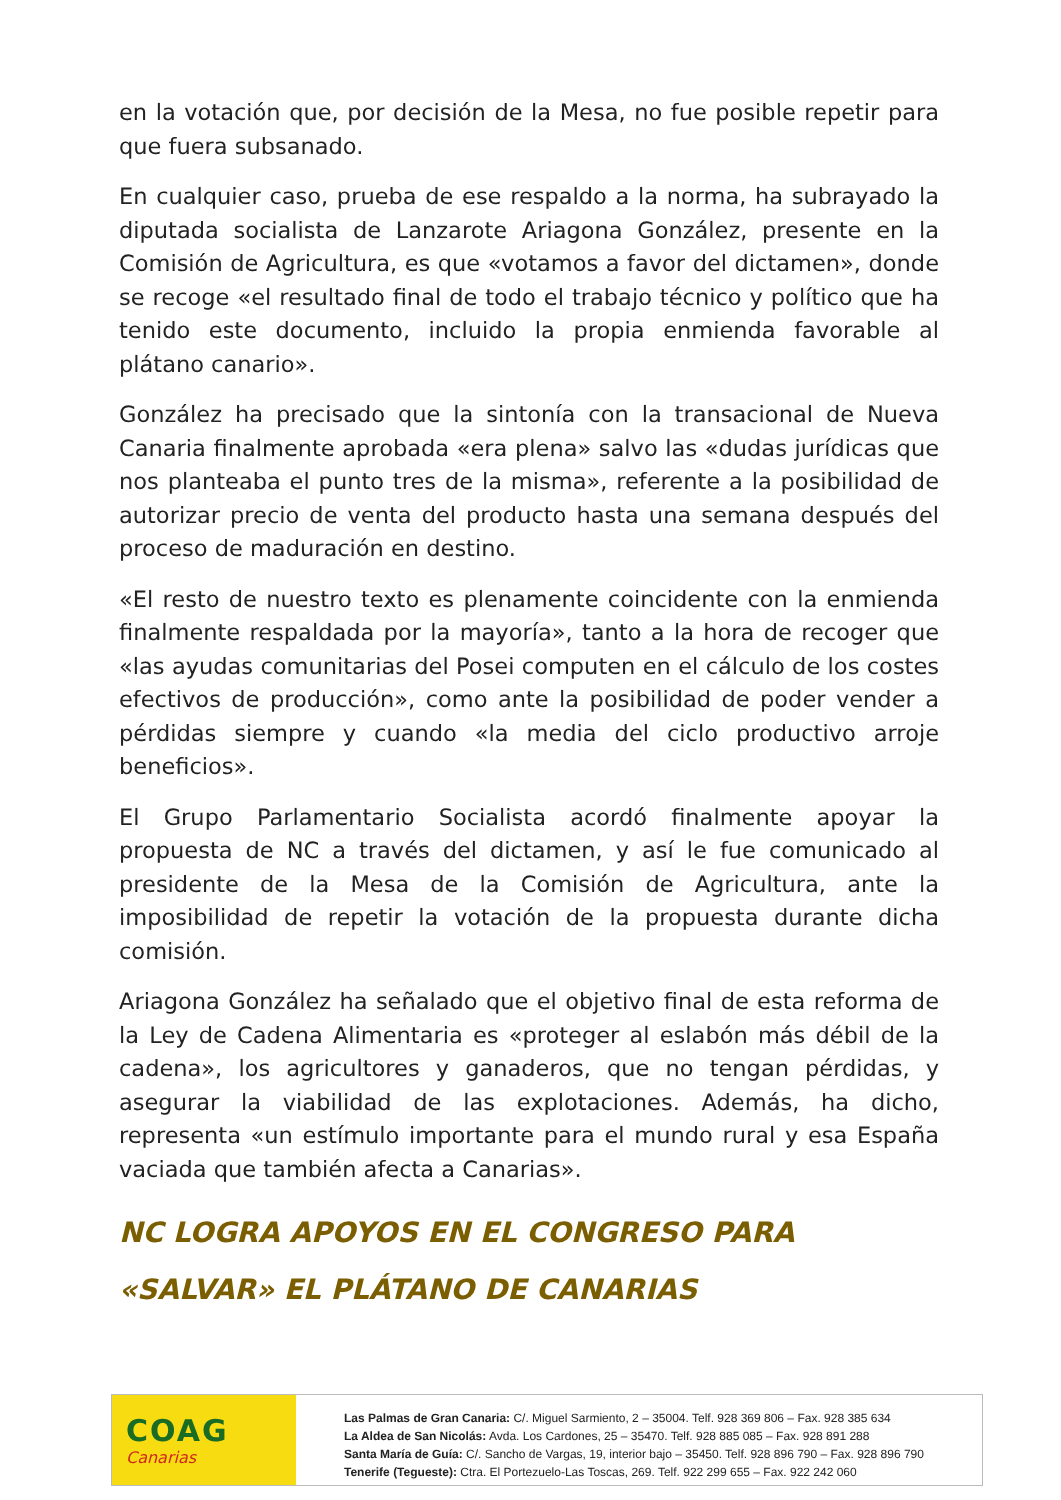en la votación que, por decisión de la Mesa, no fue posible repetir para que fuera subsanado.
En cualquier caso, prueba de ese respaldo a la norma, ha subrayado la diputada socialista de Lanzarote Ariagona González, presente en la Comisión de Agricultura, es que «votamos a favor del dictamen», donde se recoge «el resultado final de todo el trabajo técnico y político que ha tenido este documento, incluido la propia enmienda favorable al plátano canario».
González ha precisado que la sintonía con la transacional de Nueva Canaria finalmente aprobada «era plena» salvo las «dudas jurídicas que nos planteaba el punto tres de la misma», referente a la posibilidad de autorizar precio de venta del producto hasta una semana después del proceso de maduración en destino.
«El resto de nuestro texto es plenamente coincidente con la enmienda finalmente respaldada por la mayoría», tanto a la hora de recoger que «las ayudas comunitarias del Posei computen en el cálculo de los costes efectivos de producción», como ante la posibilidad de poder vender a pérdidas siempre y cuando «la media del ciclo productivo arroje beneficios».
El Grupo Parlamentario Socialista acordó finalmente apoyar la propuesta de NC a través del dictamen, y así le fue comunicado al presidente de la Mesa de la Comisión de Agricultura, ante la imposibilidad de repetir la votación de la propuesta durante dicha comisión.
Ariagona González ha señalado que el objetivo final de esta reforma de la Ley de Cadena Alimentaria es «proteger al eslabón más débil de la cadena», los agricultores y ganaderos, que no tengan pérdidas, y asegurar la viabilidad de las explotaciones. Además, ha dicho, representa «un estímulo importante para el mundo rural y esa España vaciada que también afecta a Canarias».
NC LOGRA APOYOS EN EL CONGRESO PARA «SALVAR» EL PLÁTANO DE CANARIAS
COAG
Canarias
Las Palmas de Gran Canaria: C/. Miguel Sarmiento, 2 – 35004. Telf. 928 369 806 – Fax. 928 385 634
La Aldea de San Nicolás: Avda. Los Cardones, 25 – 35470. Telf. 928 885 085 – Fax. 928 891 288
Santa María de Guía: C/. Sancho de Vargas, 19, interior bajo – 35450. Telf. 928 896 790 – Fax. 928 896 790
Tenerife (Tegueste): Ctra. El Portezuelo-Las Toscas, 269. Telf. 922 299 655 – Fax. 922 242 060